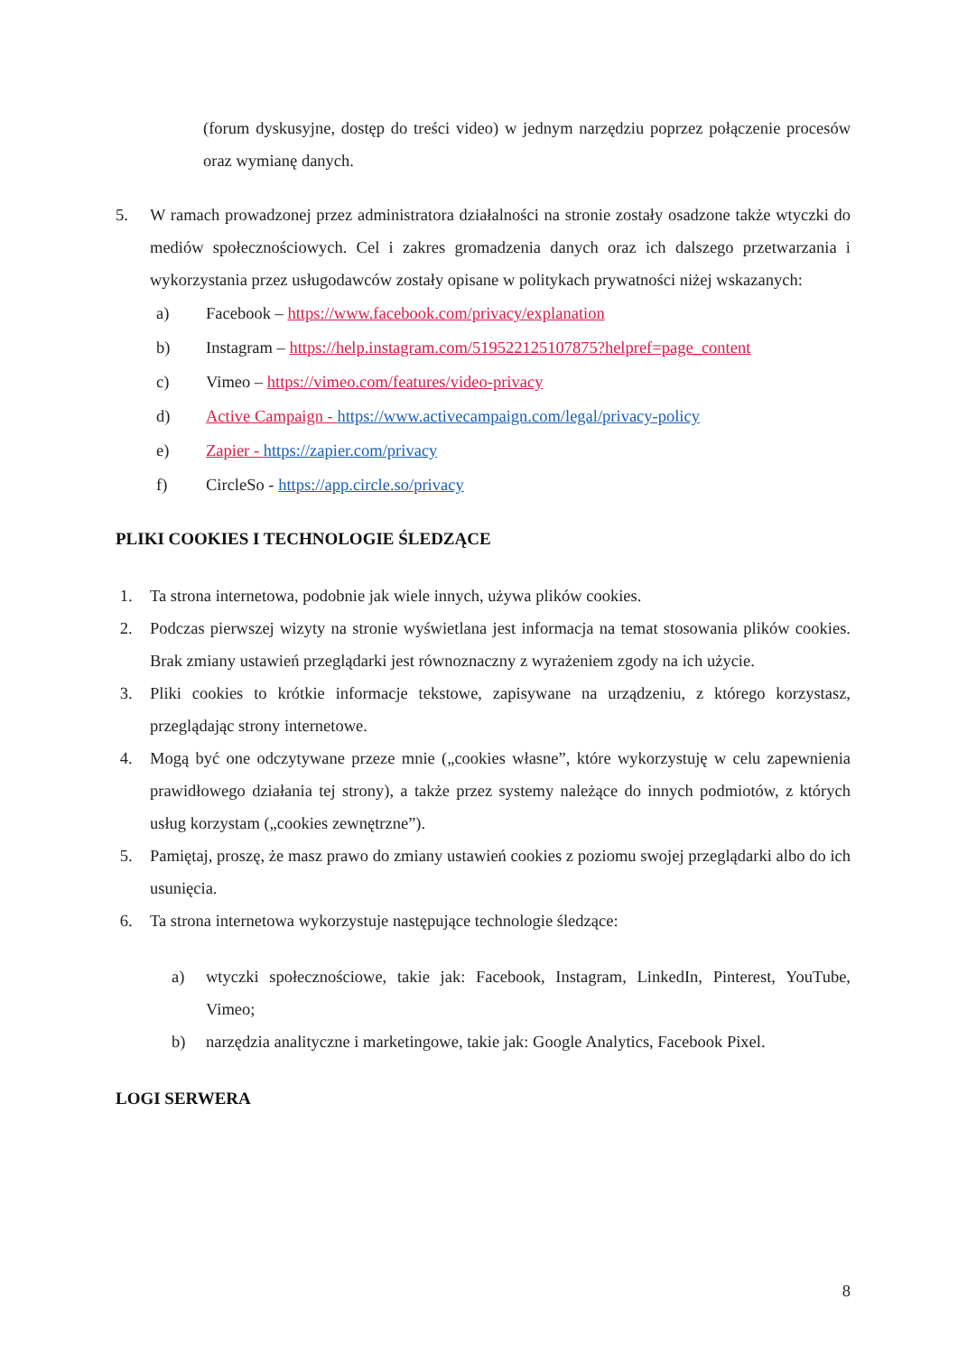(forum dyskusyjne, dostęp do treści video) w jednym narzędziu poprzez połączenie procesów oraz wymianę danych.
5. W ramach prowadzonej przez administratora działalności na stronie zostały osadzone także wtyczki do mediów społecznościowych. Cel i zakres gromadzenia danych oraz ich dalszego przetwarzania i wykorzystania przez usługodawców zostały opisane w politykach prywatności niżej wskazanych:
a) Facebook – https://www.facebook.com/privacy/explanation
b) Instagram – https://help.instagram.com/519522125107875?helpref=page_content
c) Vimeo – https://vimeo.com/features/video-privacy
d) Active Campaign - https://www.activecampaign.com/legal/privacy-policy
e) Zapier - https://zapier.com/privacy
f) CircleSo - https://app.circle.so/privacy
PLIKI COOKIES I TECHNOLOGIE ŚLEDZĄCE
1. Ta strona internetowa, podobnie jak wiele innych, używa plików cookies.
2. Podczas pierwszej wizyty na stronie wyświetlana jest informacja na temat stosowania plików cookies. Brak zmiany ustawień przeglądarki jest równoznaczny z wyrażeniem zgody na ich użycie.
3. Pliki cookies to krótkie informacje tekstowe, zapisywane na urządzeniu, z którego korzystasz, przeglądając strony internetowe.
4. Mogą być one odczytywane przeze mnie („cookies własne”, które wykorzystuję w celu zapewnienia prawidłowego działania tej strony), a także przez systemy należące do innych podmiotów, z których usług korzystam („cookies zewnętrzne”).
5. Pamiętaj, proszę, że masz prawo do zmiany ustawień cookies z poziomu swojej przeglądarki albo do ich usunięcia.
6. Ta strona internetowa wykorzystuje następujące technologie śledzące:
a) wtyczki społecznościowe, takie jak: Facebook, Instagram, LinkedIn, Pinterest, YouTube, Vimeo;
b) narzędzia analityczne i marketingowe, takie jak: Google Analytics, Facebook Pixel.
LOGI SERWERA
8